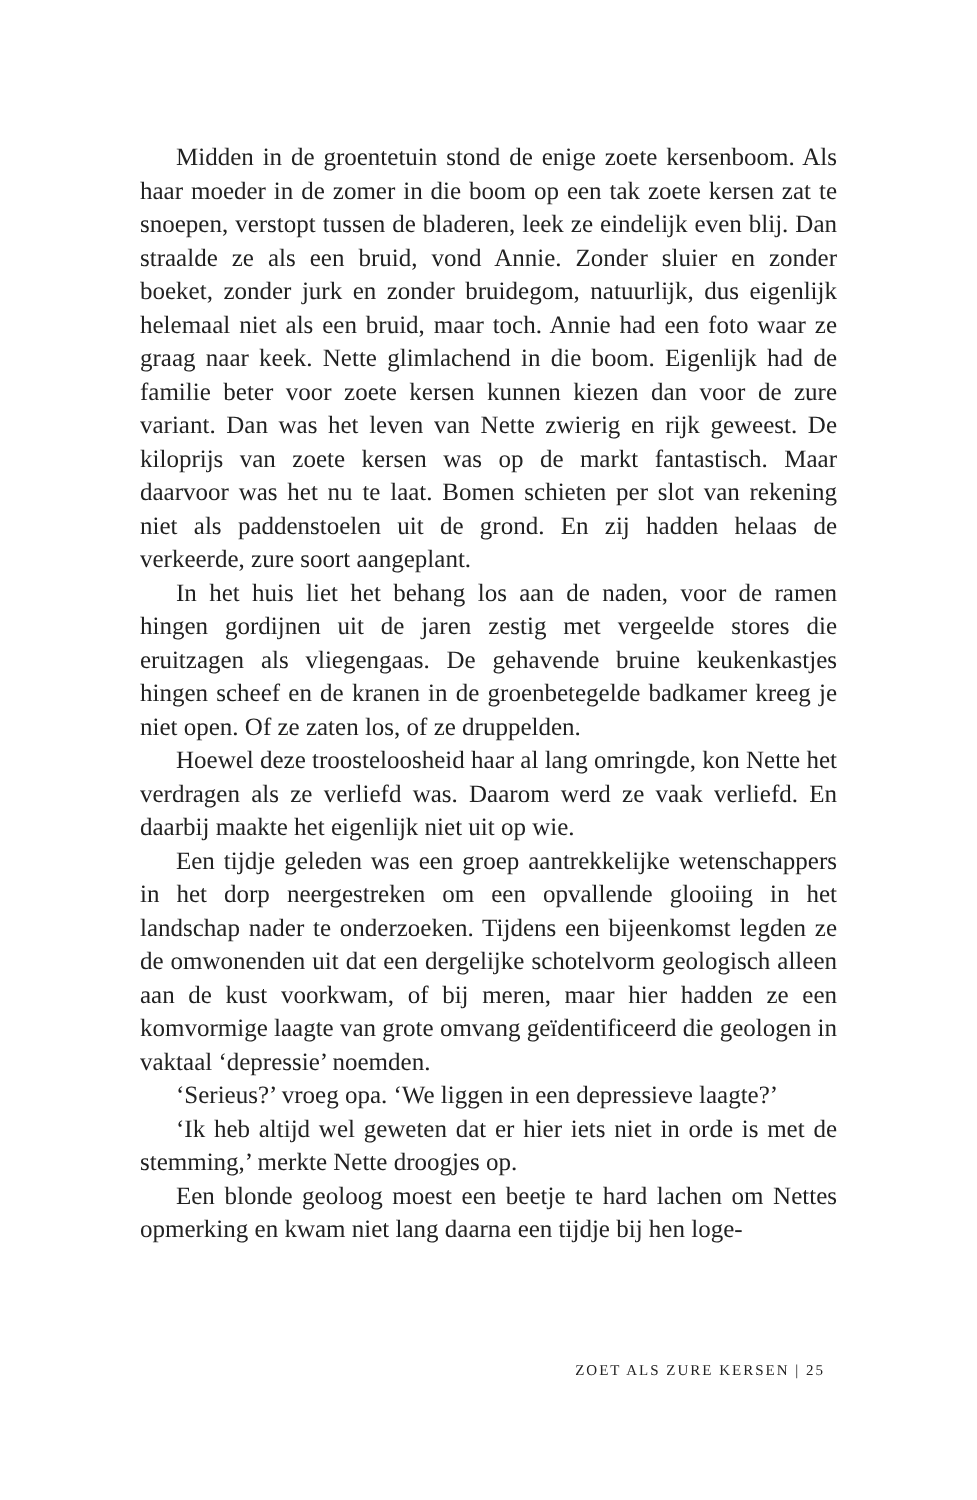Midden in de groentetuin stond de enige zoete kersenboom. Als haar moeder in de zomer in die boom op een tak zoete kersen zat te snoepen, verstopt tussen de bladeren, leek ze eindelijk even blij. Dan straalde ze als een bruid, vond Annie. Zonder sluier en zonder boeket, zonder jurk en zonder bruidegom, natuurlijk, dus eigenlijk helemaal niet als een bruid, maar toch. Annie had een foto waar ze graag naar keek. Nette glimlachend in die boom. Eigenlijk had de familie beter voor zoete kersen kunnen kiezen dan voor de zure variant. Dan was het leven van Nette zwierig en rijk geweest. De kiloprijs van zoete kersen was op de markt fantastisch. Maar daarvoor was het nu te laat. Bomen schieten per slot van rekening niet als paddenstoelen uit de grond. En zij hadden helaas de verkeerde, zure soort aangeplant.
In het huis liet het behang los aan de naden, voor de ramen hingen gordijnen uit de jaren zestig met vergeelde stores die eruitzagen als vliegengaas. De gehavende bruine keukenkastjes hingen scheef en de kranen in de groenbetegelde badkamer kreeg je niet open. Of ze zaten los, of ze druppelden.
Hoewel deze troosteloosheid haar al lang omringde, kon Nette het verdragen als ze verliefd was. Daarom werd ze vaak verliefd. En daarbij maakte het eigenlijk niet uit op wie.
Een tijdje geleden was een groep aantrekkelijke wetenschappers in het dorp neergestreken om een opvallende glooiing in het landschap nader te onderzoeken. Tijdens een bijeenkomst legden ze de omwonenden uit dat een dergelijke schotelvorm geologisch alleen aan de kust voorkwam, of bij meren, maar hier hadden ze een komvormige laagte van grote omvang geïdentificeerd die geologen in vaktaal ‘depressie’ noemden.
‘Serieus?’ vroeg opa. ‘We liggen in een depressieve laagte?’
‘Ik heb altijd wel geweten dat er hier iets niet in orde is met de stemming,’ merkte Nette droogjes op.
Een blonde geoloog moest een beetje te hard lachen om Nettes opmerking en kwam niet lang daarna een tijdje bij hen loge-
ZOET ALS ZURE KERSEN | 25